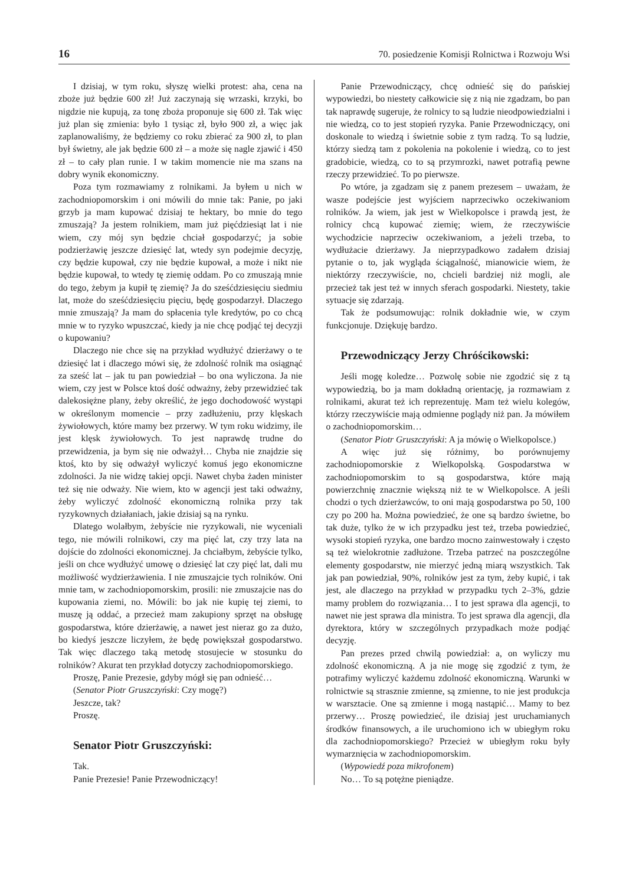16 70. posiedzenie Komisji Rolnictwa i Rozwoju Wsi
I dzisiaj, w tym roku, słyszę wielki protest: aha, cena na zboże już będzie 600 zł! Już zaczynają się wrzaski, krzyki, bo nigdzie nie kupują, za tonę zboża proponuje się 600 zł. Tak więc już plan się zmienia: było 1 tysiąc zł, było 900 zł, a więc jak zaplanowaliśmy, że będziemy co roku zbierać za 900 zł, to plan był świetny, ale jak będzie 600 zł – a może się nagle zjawić i 450 zł – to cały plan runie. I w takim momencie nie ma szans na dobry wynik ekonomiczny.
Poza tym rozmawiamy z rolnikami. Ja byłem u nich w zachodniopomorskim i oni mówili do mnie tak: Panie, po jaki grzyb ja mam kupować dzisiaj te hektary, bo mnie do tego zmuszają? Ja jestem rolnikiem, mam już pięćdziesiąt lat i nie wiem, czy mój syn będzie chciał gospodarzyć; ja sobie podzierżawię jeszcze dziesięć lat, wtedy syn podejmie decyzję, czy będzie kupował, czy nie będzie kupował, a może i nikt nie będzie kupował, to wtedy tę ziemię oddam. Po co zmuszają mnie do tego, żebym ja kupił tę ziemię? Ja do sześćdziesięciu siedmiu lat, może do sześćdziesięciu pięciu, będę gospodarzył. Dlaczego mnie zmuszają? Ja mam do spłacenia tyle kredytów, po co chcą mnie w to ryzyko wpuszczać, kiedy ja nie chcę podjąć tej decyzji o kupowaniu?
Dlaczego nie chce się na przykład wydłużyć dzierżawy o te dziesięć lat i dlaczego mówi się, że zdolność rolnik ma osiągnąć za sześć lat – jak tu pan powiedział – bo ona wyliczona. Ja nie wiem, czy jest w Polsce ktoś dość odważny, żeby przewidzieć tak dalekosiężne plany, żeby określić, że jego dochodowość wystąpi w określonym momencie – przy zadłużeniu, przy klęskach żywiołowych, które mamy bez przerwy. W tym roku widzimy, ile jest klęsk żywiołowych. To jest naprawdę trudne do przewidzenia, ja bym się nie odważył… Chyba nie znajdzie się ktoś, kto by się odważył wyliczyć komuś jego ekonomiczne zdolności. Ja nie widzę takiej opcji. Nawet chyba żaden minister też się nie odważy. Nie wiem, kto w agencji jest taki odważny, żeby wyliczyć zdolność ekonomiczną rolnika przy tak ryzykownych działaniach, jakie dzisiaj są na rynku.
Dlatego wolałbym, żebyście nie ryzykowali, nie wyceniali tego, nie mówili rolnikowi, czy ma pięć lat, czy trzy lata na dojście do zdolności ekonomicznej. Ja chciałbym, żebyście tylko, jeśli on chce wydłużyć umowę o dziesięć lat czy pięć lat, dali mu możliwość wydzierżawienia. I nie zmuszajcie tych rolników. Oni mnie tam, w zachodniopomorskim, prosili: nie zmuszajcie nas do kupowania ziemi, no. Mówili: bo jak nie kupię tej ziemi, to muszę ją oddać, a przecież mam zakupiony sprzęt na obsługę gospodarstwa, które dzierżawię, a nawet jest nieraz go za dużo, bo kiedyś jeszcze liczyłem, że będę powiększał gospodarstwo. Tak więc dlaczego taką metodę stosujecie w stosunku do rolników? Akurat ten przykład dotyczy zachodniopomorskiego.
Proszę, Panie Prezesie, gdyby mógł się pan odnieść…
(Senator Piotr Gruszczyński: Czy mogę?)
Jeszcze, tak?
Proszę.
Senator Piotr Gruszczyński:
Tak.
Panie Prezesie! Panie Przewodniczący!
Panie Przewodniczący, chcę odnieść się do pańskiej wypowiedzi, bo niestety całkowicie się z nią nie zgadzam, bo pan tak naprawdę sugeruje, że rolnicy to są ludzie nieodpowiedzialni i nie wiedzą, co to jest stopień ryzyka. Panie Przewodniczący, oni doskonale to wiedzą i świetnie sobie z tym radzą. To są ludzie, którzy siedzą tam z pokolenia na pokolenie i wiedzą, co to jest gradobicie, wiedzą, co to są przymrozki, nawet potrafią pewne rzeczy przewidzieć. To po pierwsze.
Po wtóre, ja zgadzam się z panem prezesem – uważam, że wasze podejście jest wyjściem naprzeciwko oczekiwaniom rolników. Ja wiem, jak jest w Wielkopolsce i prawdą jest, że rolnicy chcą kupować ziemię; wiem, że rzeczywiście wychodzicie naprzeciw oczekiwaniom, a jeżeli trzeba, to wydłużacie dzierżawy. Ja nieprzypadkowo zadałem dzisiaj pytanie o to, jak wygląda ściągalność, mianowicie wiem, że niektórzy rzeczywiście, no, chcieli bardziej niż mogli, ale przecież tak jest też w innych sferach gospodarki. Niestety, takie sytuacje się zdarzają.
Tak że podsumowując: rolnik dokładnie wie, w czym funkcjonuje. Dziękuję bardzo.
Przewodniczący Jerzy Chróścikowski:
Jeśli mogę koledze… Pozwolę sobie nie zgodzić się z tą wypowiedzią, bo ja mam dokładną orientację, ja rozmawiam z rolnikami, akurat też ich reprezentuję. Mam też wielu kolegów, którzy rzeczywiście mają odmienne poglądy niż pan. Ja mówiłem o zachodniopomorskim…
(Senator Piotr Gruszczyński: A ja mówię o Wielkopolsce.)
A więc już się różnimy, bo porównujemy zachodniopomorskie z Wielkopolską. Gospodarstwa w zachodniopomorskim to są gospodarstwa, które mają powierzchnię znacznie większą niż te w Wielkopolsce. A jeśli chodzi o tych dzierżawców, to oni mają gospodarstwa po 50, 100 czy po 200 ha. Można powiedzieć, że one są bardzo świetne, bo tak duże, tylko że w ich przypadku jest też, trzeba powiedzieć, wysoki stopień ryzyka, one bardzo mocno zainwestowały i często są też wielokrotnie zadłużone. Trzeba patrzeć na poszczególne elementy gospodarstw, nie mierzyć jedną miarą wszystkich. Tak jak pan powiedział, 90%, rolników jest za tym, żeby kupić, i tak jest, ale dlaczego na przykład w przypadku tych 2–3%, gdzie mamy problem do rozwiązania… I to jest sprawa dla agencji, to nawet nie jest sprawa dla ministra. To jest sprawa dla agencji, dla dyrektora, który w szczególnych przypadkach może podjąć decyzję.
Pan prezes przed chwilą powiedział: a, on wyliczy mu zdolność ekonomiczną. A ja nie mogę się zgodzić z tym, że potrafimy wyliczyć każdemu zdolność ekonomiczną. Warunki w rolnictwie są strasznie zmienne, są zmienne, to nie jest produkcja w warsztacie. One są zmienne i mogą nastąpić… Mamy to bez przerwy… Proszę powiedzieć, ile dzisiaj jest uruchamianych środków finansowych, a ile uruchomiono ich w ubiegłym roku dla zachodniopomorskiego? Przecież w ubiegłym roku były wymarznięcia w zachodniopomorskim.
(Wypowiedź poza mikrofonem)
No… To są potężne pieniądze.